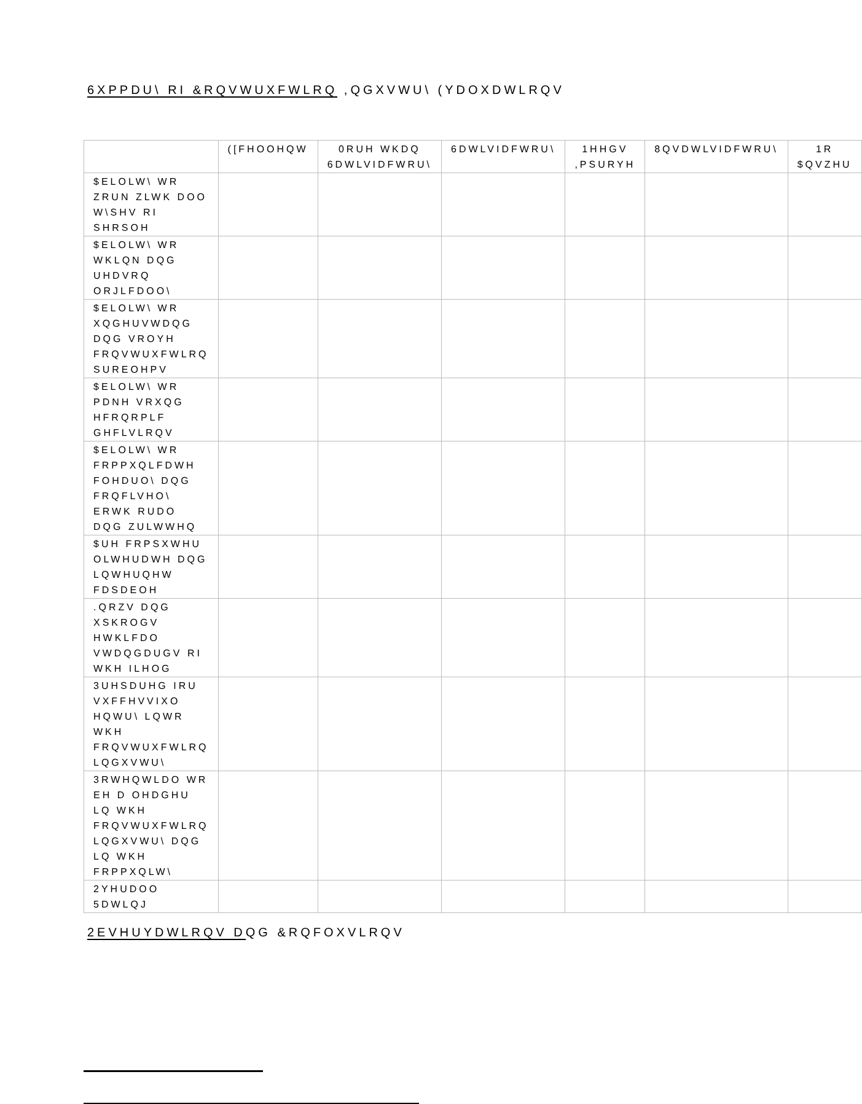6XPPDU\ RI &RQVWUXFWLRQ ,QGXVWU\ (YDOXDWLRQV
| | ([FHOOHQW | 0RUH WKDQ 6DWLVIDFWRU\ | 6DWLVIDFWRU\ | 1HHGV ,PSURYH | 8QVDWLVIDFWRU\ | 1R $QVZHU |
| --- | --- | --- | --- | --- | --- | --- |
| $ELOLW\ WR ZRUN ZLWK DOO W\SHV RI SHRSOH | | | | | | |
| $ELOLW\ WR WKLQN DQG UHDVRQ ORJLFDOO\ | | | | | | |
| $ELOLW\ WR XQGHUVWDQG DQG VROYH FRQVWUXFWLRQ SUREOHPV | | | | | | |
| $ELOLW\ WR PDNH VRXQG HFRQRPLF GHFLVLRQV | | | | | | |
| $ELOLW\ WR FRPPXQLFDWH FOHDUO\ DQG FRQFLVHO\ ERWK RUDO DQG ZULWWHQ | | | | | | |
| $UH FRPSXWHU OLWHUDWH DQG LQWHUQHW FDSDEOH | | | | | | |
| .QRZV DQG XSKROGV HWKLFDO VWDQGDUGV RI WKH ILHOG | | | | | | |
| 3UHSDUHG IRU VXFFHVVIXO HQWU\ LQWR WKH FRQVWUXFWLRQ LQGXVWU\ | | | | | | |
| 3RWHQWLDO WR EH D OHDGHU LQ WKH FRQVWUXFWLRQ LQGXVWU\ DQG LQ WKH FRPPXQLW\ | | | | | | |
| 2YHUDOO 5DWLQJ | | | | | | |
2EVHUYDWLRQV DQG &RQFOXVLRQV